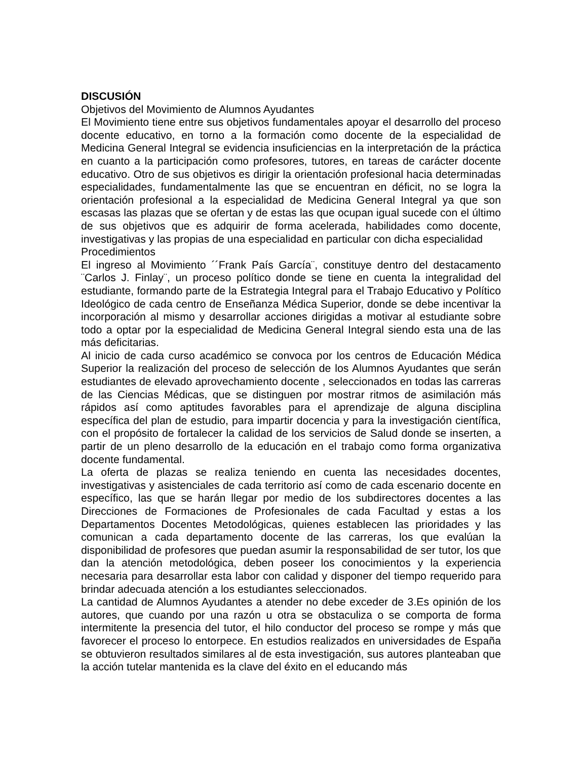DISCUSIÓN
Objetivos del Movimiento de Alumnos Ayudantes
El Movimiento tiene entre sus objetivos fundamentales apoyar el desarrollo del proceso docente educativo, en torno a la formación como docente de la especialidad de Medicina General Integral se evidencia insuficiencias en la interpretación de la práctica en cuanto a la participación como profesores, tutores, en tareas de carácter docente educativo. Otro de sus objetivos es dirigir la orientación profesional hacia determinadas especialidades, fundamentalmente las que se encuentran en déficit, no se logra la orientación profesional a la especialidad de Medicina General Integral ya que son escasas las plazas que se ofertan y de estas las que ocupan igual sucede con el último de sus objetivos que es adquirir de forma acelerada, habilidades como docente, investigativas y las propias de una especialidad en particular con dicha especialidad
Procedimientos
El ingreso al Movimiento ´´Frank País García¨, constituye dentro del destacamento ¨Carlos J. Finlay¨, un proceso político donde se tiene en cuenta la integralidad del estudiante, formando parte de la Estrategia Integral para el Trabajo Educativo y Político Ideológico de cada centro de Enseñanza Médica Superior, donde se debe incentivar la incorporación al mismo y desarrollar acciones dirigidas a motivar al estudiante sobre todo a optar por la especialidad de Medicina General Integral siendo esta una de las más deficitarias.
Al inicio de cada curso académico se convoca por los centros de Educación Médica Superior la realización del proceso de selección de los Alumnos Ayudantes que serán estudiantes de elevado aprovechamiento docente , seleccionados en todas las carreras de las Ciencias Médicas, que se distinguen por mostrar ritmos de asimilación más rápidos así como aptitudes favorables para el aprendizaje de alguna disciplina específica del plan de estudio, para impartir docencia y para la investigación científica, con el propósito de fortalecer la calidad de los servicios de Salud donde se inserten, a partir de un pleno desarrollo de la educación en el trabajo como forma organizativa docente fundamental.
La oferta de plazas se realiza teniendo en cuenta las necesidades docentes, investigativas y asistenciales de cada territorio así como de cada escenario docente en específico, las que se harán llegar por medio de los subdirectores docentes a las Direcciones de Formaciones de Profesionales de cada Facultad y estas a los Departamentos Docentes Metodológicas, quienes establecen las prioridades y las comunican a cada departamento docente de las carreras, los que evalúan la disponibilidad de profesores que puedan asumir la responsabilidad de ser tutor, los que dan la atención metodológica, deben poseer los conocimientos y la experiencia necesaria para desarrollar esta labor con calidad y disponer del tiempo requerido para brindar adecuada atención a los estudiantes seleccionados.
La cantidad de Alumnos Ayudantes a atender no debe exceder de 3.Es opinión de los autores, que cuando por una razón u otra se obstaculiza o se comporta de forma intermitente la presencia del tutor, el hilo conductor del proceso se rompe y más que favorecer el proceso lo entorpece. En estudios realizados en universidades de España se obtuvieron resultados similares al de esta investigación, sus autores planteaban que la acción tutelar mantenida es la clave del éxito en el educando más